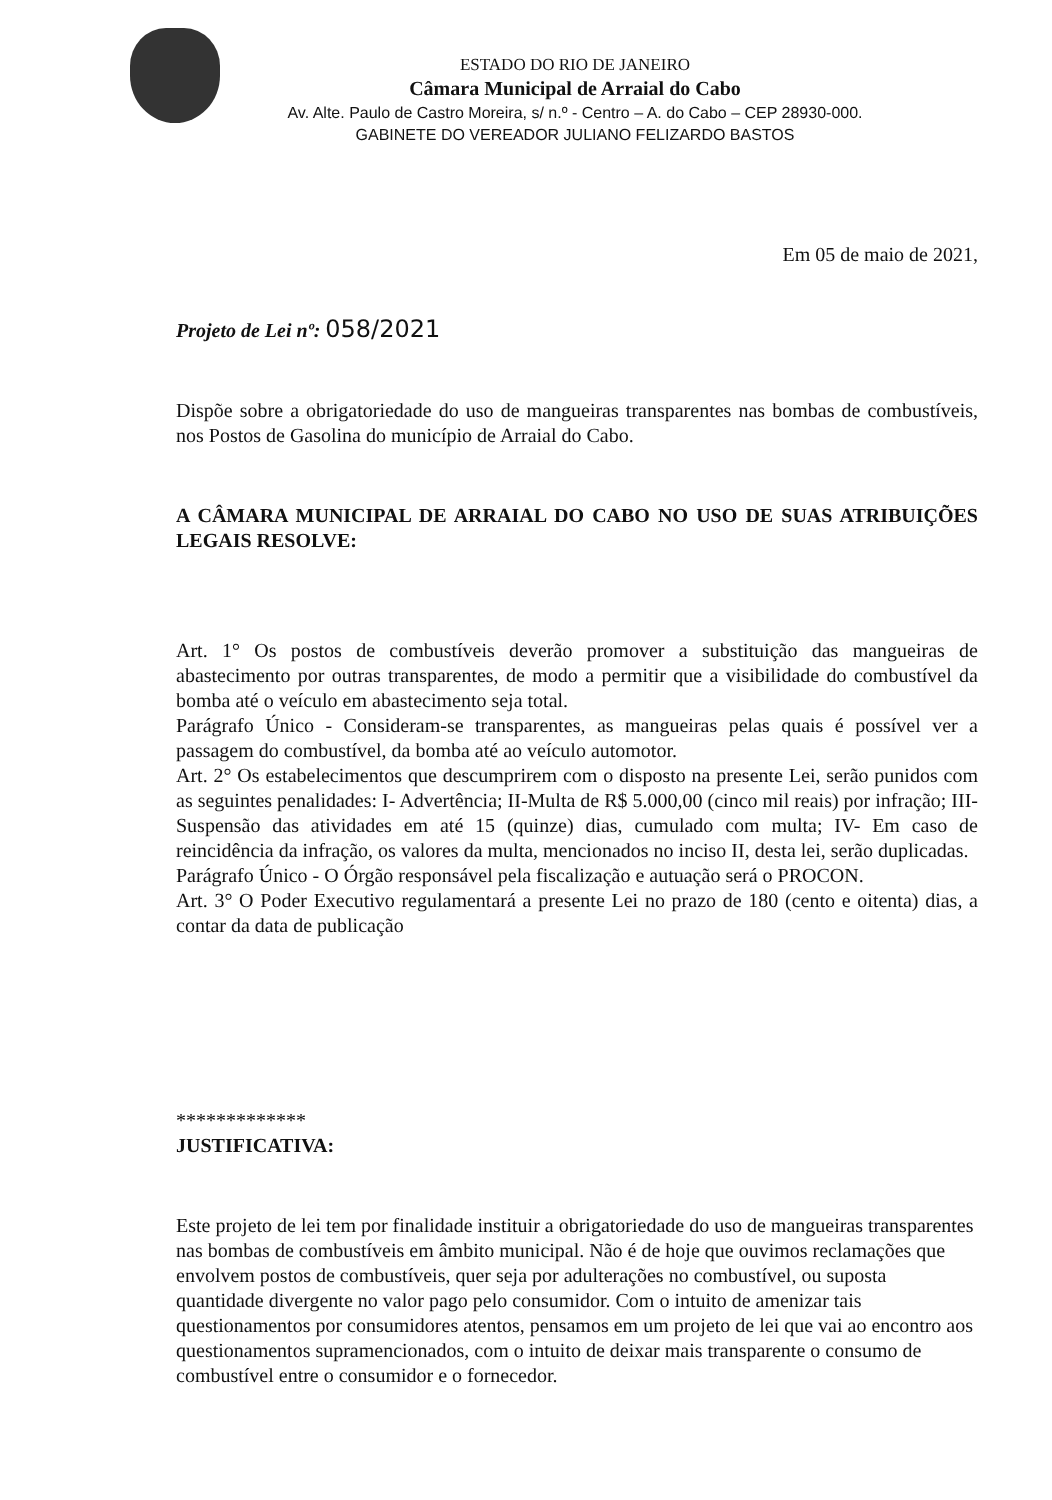ESTADO DO RIO DE JANEIRO
Câmara Municipal de Arraial do Cabo
Av. Alte. Paulo de Castro Moreira, s/ n.º - Centro – A. do Cabo – CEP 28930-000.
GABINETE DO VEREADOR JULIANO FELIZARDO BASTOS
Em 05 de maio de 2021,
Projeto de Lei nº: 058/2021
Dispõe sobre a obrigatoriedade do uso de mangueiras transparentes nas bombas de combustíveis, nos Postos de Gasolina do município de Arraial do Cabo.
A CÂMARA MUNICIPAL DE ARRAIAL DO CABO NO USO DE SUAS ATRIBUIÇÕES LEGAIS RESOLVE:
Art. 1° Os postos de combustíveis deverão promover a substituição das mangueiras de abastecimento por outras transparentes, de modo a permitir que a visibilidade do combustível da bomba até o veículo em abastecimento seja total.
Parágrafo Único - Consideram-se transparentes, as mangueiras pelas quais é possível ver a passagem do combustível, da bomba até ao veículo automotor.
Art. 2° Os estabelecimentos que descumprirem com o disposto na presente Lei, serão punidos com as seguintes penalidades: I- Advertência; II-Multa de R$ 5.000,00 (cinco mil reais) por infração; III-Suspensão das atividades em até 15 (quinze) dias, cumulado com multa; IV- Em caso de reincidência da infração, os valores da multa, mencionados no inciso II, desta lei, serão duplicadas.
Parágrafo Único - O Órgão responsável pela fiscalização e autuação será o PROCON.
Art. 3° O Poder Executivo regulamentará a presente Lei no prazo de 180 (cento e oitenta) dias, a contar da data de publicação
*************
JUSTIFICATIVA:
Este projeto de lei tem por finalidade instituir a obrigatoriedade do uso de mangueiras transparentes nas bombas de combustíveis em âmbito municipal. Não é de hoje que ouvimos reclamações que envolvem postos de combustíveis, quer seja por adulterações no combustível, ou suposta quantidade divergente no valor pago pelo consumidor. Com o intuito de amenizar tais questionamentos por consumidores atentos, pensamos em um projeto de lei que vai ao encontro aos questionamentos supramencionados, com o intuito de deixar mais transparente o consumo de combustível entre o consumidor e o fornecedor.